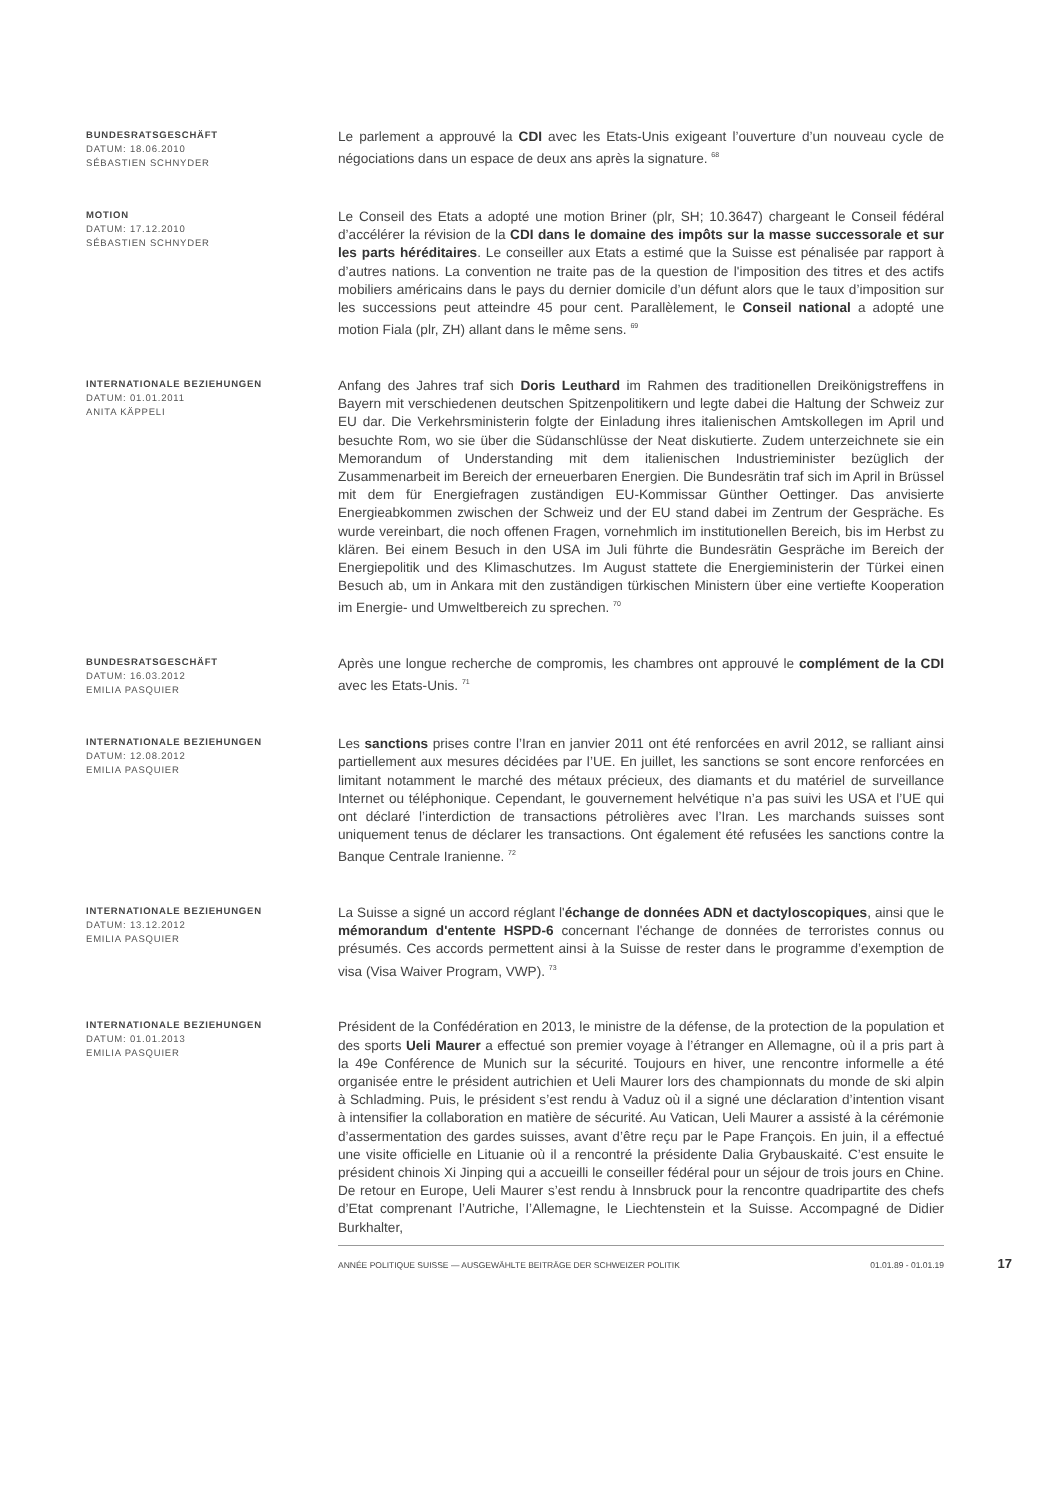BUNDESRATSGESCHÄFT
DATUM: 18.06.2010
SÉBASTIEN SCHNYDER
Le parlement a approuvé la CDI avec les Etats-Unis exigeant l’ouverture d’un nouveau cycle de négociations dans un espace de deux ans après la signature. <sup>68</sup>
MOTION
DATUM: 17.12.2010
SÉBASTIEN SCHNYDER
Le Conseil des Etats a adopté une motion Briner (plr, SH; 10.3647) chargeant le Conseil fédéral d’accélérer la révision de la CDI dans le domaine des impôts sur la masse successorale et sur les parts héréditaires. Le conseiller aux Etats a estimé que la Suisse est pénalisée par rapport à d’autres nations. La convention ne traite pas de la question de l'imposition des titres et des actifs mobiliers américains dans le pays du dernier domicile d’un défunt alors que le taux d’imposition sur les successions peut atteindre 45 pour cent. Parallèlement, le Conseil national a adopté une motion Fiala (plr, ZH) allant dans le même sens. <sup>69</sup>
INTERNATIONALE BEZIEHUNGEN
DATUM: 01.01.2011
ANITA KÄPPELI
Anfang des Jahres traf sich Doris Leuthard im Rahmen des traditionellen Dreikönigstreffens in Bayern mit verschiedenen deutschen Spitzenpolitikern und legte dabei die Haltung der Schweiz zur EU dar. Die Verkehrsministerin folgte der Einladung ihres italienischen Amtskollegen im April und besuchte Rom, wo sie über die Südanschlüsse der Neat diskutierte. Zudem unterzeichnete sie ein Memorandum of Understanding mit dem italienischen Industrieminister bezüglich der Zusammenarbeit im Bereich der erneuerbaren Energien. Die Bundesrätin traf sich im April in Brüssel mit dem für Energiefragen zuständigen EU-Kommissar Günther Oettinger. Das anvisierte Energieabkommen zwischen der Schweiz und der EU stand dabei im Zentrum der Gespräche. Es wurde vereinbart, die noch offenen Fragen, vornehmlich im institutionellen Bereich, bis im Herbst zu klären. Bei einem Besuch in den USA im Juli führte die Bundesrätin Gespräche im Bereich der Energiepolitik und des Klimaschutzes. Im August stattete die Energieministerin der Türkei einen Besuch ab, um in Ankara mit den zuständigen türkischen Ministern über eine vertiefte Kooperation im Energie- und Umweltbereich zu sprechen. <sup>70</sup>
BUNDESRATSGESCHÄFT
DATUM: 16.03.2012
EMILIA PASQUIER
Après une longue recherche de compromis, les chambres ont approuvé le complément de la CDI avec les Etats-Unis. <sup>71</sup>
INTERNATIONALE BEZIEHUNGEN
DATUM: 12.08.2012
EMILIA PASQUIER
Les sanctions prises contre l’Iran en janvier 2011 ont été renforcées en avril 2012, se ralliant ainsi partiellement aux mesures décidées par l’UE. En juillet, les sanctions se sont encore renforcées en limitant notamment le marché des métaux précieux, des diamants et du matériel de surveillance Internet ou téléphonique. Cependant, le gouvernement helvétique n’a pas suivi les USA et l’UE qui ont déclaré l’interdiction de transactions pétrolières avec l’Iran. Les marchands suisses sont uniquement tenus de déclarer les transactions. Ont également été refusées les sanctions contre la Banque Centrale Iranienne. <sup>72</sup>
INTERNATIONALE BEZIEHUNGEN
DATUM: 13.12.2012
EMILIA PASQUIER
La Suisse a signé un accord réglant l'échange de données ADN et dactyloscopiques, ainsi que le mémorandum d'entente HSPD-6 concernant l'échange de données de terroristes connus ou présumés. Ces accords permettent ainsi à la Suisse de rester dans le programme d’exemption de visa (Visa Waiver Program, VWP). <sup>73</sup>
INTERNATIONALE BEZIEHUNGEN
DATUM: 01.01.2013
EMILIA PASQUIER
Président de la Confédération en 2013, le ministre de la défense, de la protection de la population et des sports Ueli Maurer a effectué son premier voyage à l’étranger en Allemagne, où il a pris part à la 49e Conférence de Munich sur la sécurité. Toujours en hiver, une rencontre informelle a été organisée entre le président autrichien et Ueli Maurer lors des championnats du monde de ski alpin à Schladming. Puis, le président s’est rendu à Vaduz où il a signé une déclaration d’intention visant à intensifier la collaboration en matière de sécurité. Au Vatican, Ueli Maurer a assisté à la cérémonie d’assermentation des gardes suisses, avant d’être reçu par le Pape François. En juin, il a effectué une visite officielle en Lituanie où il a rencontré la présidente Dalia Grybauskaité. C’est ensuite le président chinois Xi Jinping qui a accueilli le conseiller fédéral pour un séjour de trois jours en Chine. De retour en Europe, Ueli Maurer s’est rendu à Innsbruck pour la rencontre quadripartite des chefs d’Etat comprenant l’Autriche, l’Allemagne, le Liechtenstein et la Suisse. Accompagné de Didier Burkhalter,
ANNÉE POLITIQUE SUISSE — AUSGEWÄHLTE BEITRÄGE DER SCHWEIZER POLITIK 01.01.89 - 01.01.19 17